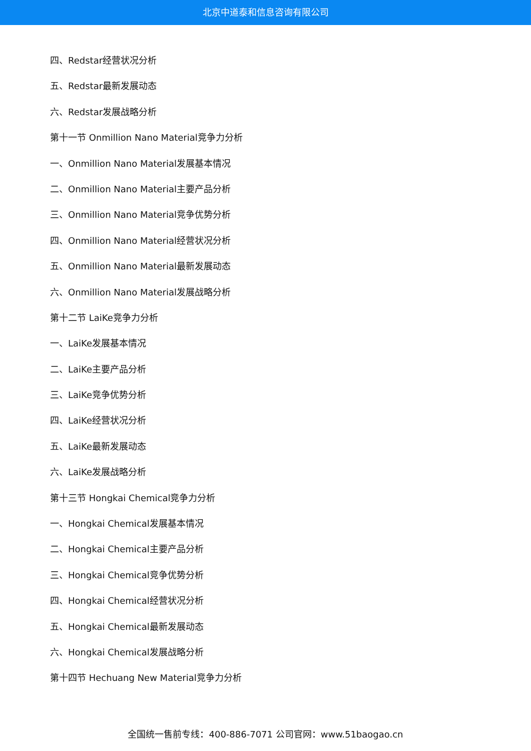北京中道泰和信息咨询有限公司
四、Redstar经营状况分析
五、Redstar最新发展动态
六、Redstar发展战略分析
第十一节 Onmillion Nano Material竞争力分析
一、Onmillion Nano Material发展基本情况
二、Onmillion Nano Material主要产品分析
三、Onmillion Nano Material竞争优势分析
四、Onmillion Nano Material经营状况分析
五、Onmillion Nano Material最新发展动态
六、Onmillion Nano Material发展战略分析
第十二节 LaiKe竞争力分析
一、LaiKe发展基本情况
二、LaiKe主要产品分析
三、LaiKe竞争优势分析
四、LaiKe经营状况分析
五、LaiKe最新发展动态
六、LaiKe发展战略分析
第十三节 Hongkai Chemical竞争力分析
一、Hongkai Chemical发展基本情况
二、Hongkai Chemical主要产品分析
三、Hongkai Chemical竞争优势分析
四、Hongkai Chemical经营状况分析
五、Hongkai Chemical最新发展动态
六、Hongkai Chemical发展战略分析
第十四节 Hechuang New Material竞争力分析
全国统一售前专线：400-886-7071 公司官网：www.51baogao.cn